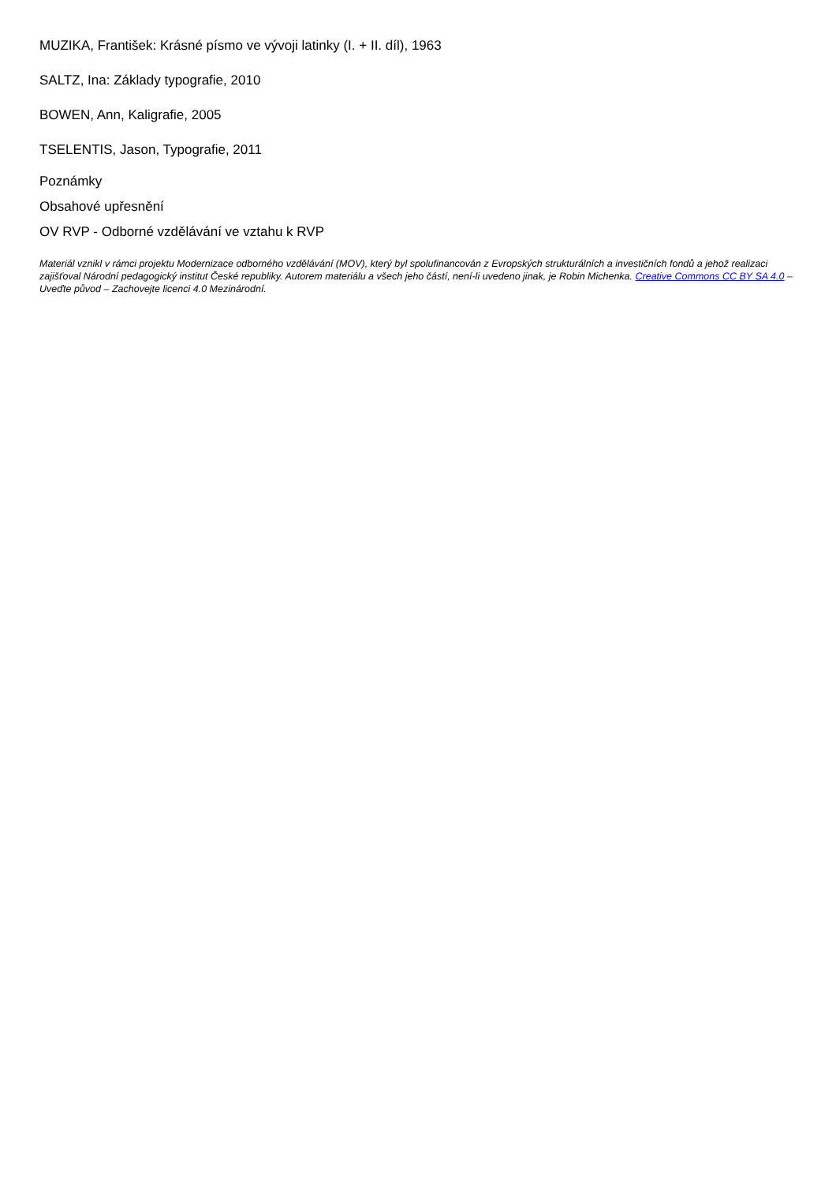MUZIKA, František: Krásné písmo ve vývoji latinky (I. + II. díl), 1963
SALTZ, Ina: Základy typografie, 2010
BOWEN, Ann, Kaligrafie, 2005
TSELENTIS, Jason, Typografie, 2011
Poznámky
Obsahové upřesnění
OV RVP - Odborné vzdělávání ve vztahu k RVP
Materiál vznikl v rámci projektu Modernizace odborného vzdělávání (MOV), který byl spolufinancován z Evropských strukturálních a investičních fondů a jehož realizaci zajišťoval Národní pedagogický institut České republiky. Autorem materiálu a všech jeho částí, není-li uvedeno jinak, je Robin Michenka. Creative Commons CC BY SA 4.0 – Uveďte původ – Zachovejte licenci 4.0 Mezinárodní.